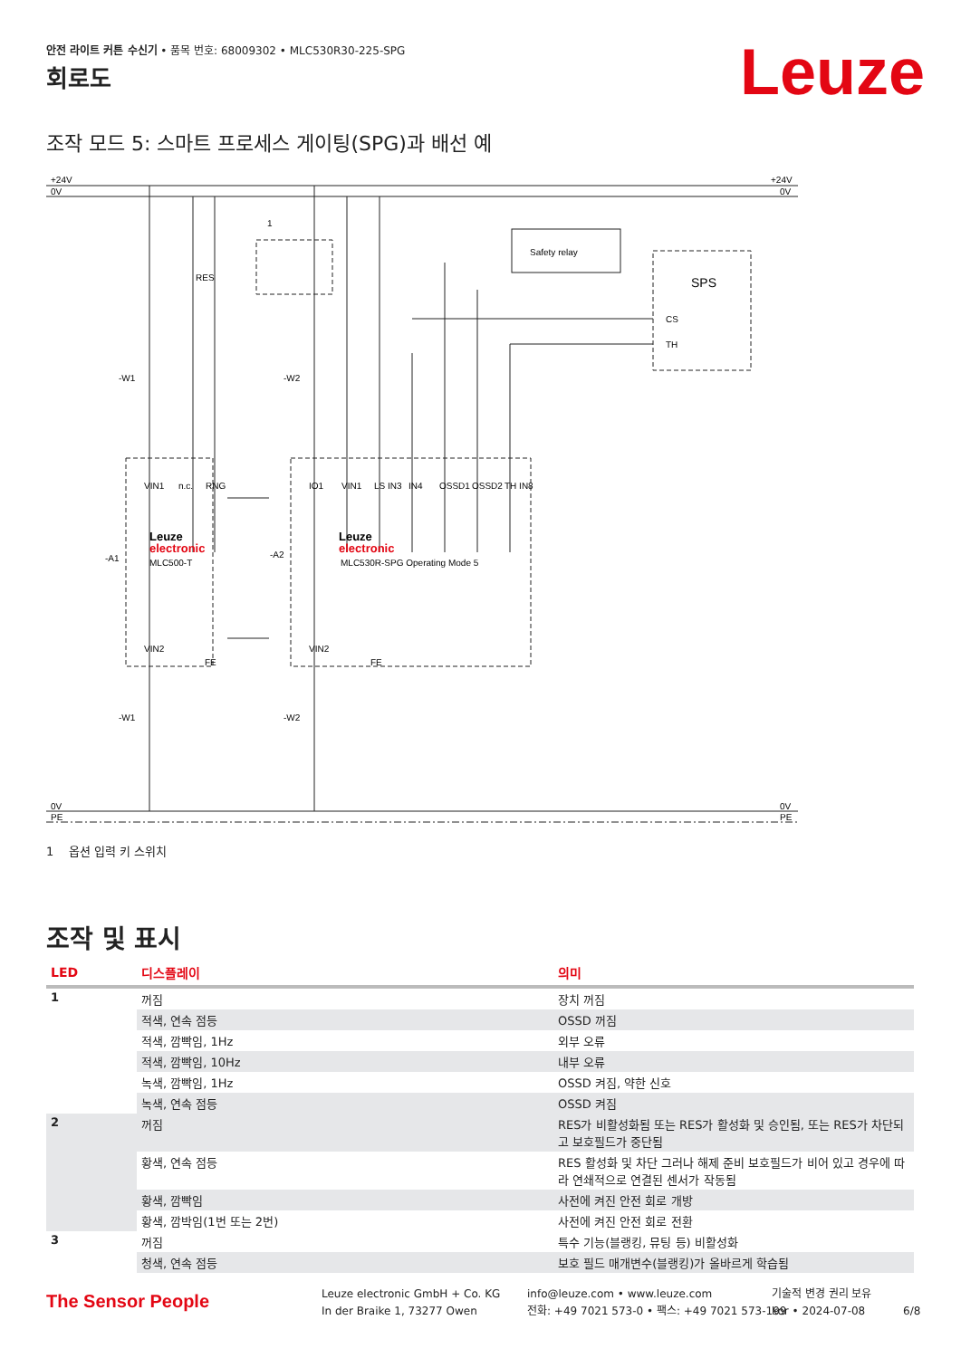안전 라이트 커튼 수신기 • 품목 번호: 68009302 • MLC530R30-225-SPG
Leuze 회로도
조작 모드 5: 스마트 프로세스 게이팅(SPG)과 배선 예
+24V
0V
+24V
0V
0V
PE
0V
PE
RES
1
Safety relay
SPS
CS
TH
-W1
-W2
-A1
-A2
Leuze
electronic
MLC500-T
Leuze
electronic
MLC530R-SPG Operating Mode 5
VIN1
n.c.
RNG
IO1
VIN1
LS IN3
IN4
OSSD1
OSSD2
TH IN8
VIN2
FE
VIN2
FE
-W1
-W2
1 옵션 입력 키 스위치
조작 및 표시
| LED | 디스플레이 | 의미 |
| --- | --- | --- |
| 1 | 꺼짐 | 장치 꺼짐 |
| | 적색, 연속 점등 | OSSD 꺼짐 |
| | 적색, 깜빡임, 1Hz | 외부 오류 |
| | 적색, 깜빡임, 10Hz | 내부 오류 |
| | 녹색, 깜빡임, 1Hz | OSSD 켜짐, 약한 신호 |
| | 녹색, 연속 점등 | OSSD 켜짐 |
| 2 | 꺼짐 | RES가 비활성화됨 또는 RES가 활성화 및 승인됨, 또는 RES가 차단되고 보호필드가 중단됨 |
| | 황색, 연속 점등 | RES 활성화 및 차단 그러나 해제 준비 보호필드가 비어 있고 경우에 따라 연쇄적으로 연결된 센서가 작동됨 |
| | 황색, 깜빡임 | 사전에 켜진 안전 회로 개방 |
| | 황색, 깜박임(1번 또는 2번) | 사전에 켜진 안전 회로 전환 |
| 3 | 꺼짐 | 특수 기능(블랭킹, 뮤팅 등) 비활성화 |
| | 청색, 연속 점등 | 보호 필드 매개변수(블랭킹)가 올바르게 학습됨 |
The Sensor People
Leuze electronic GmbH + Co. KG
In der Braike 1, 73277 Owen
info@leuze.com • www.leuze.com
전화: +49 7021 573-0 • 팩스: +49 7021 573-199
기술적 변경 권리 보유
kor • 2024-07-08
6/8